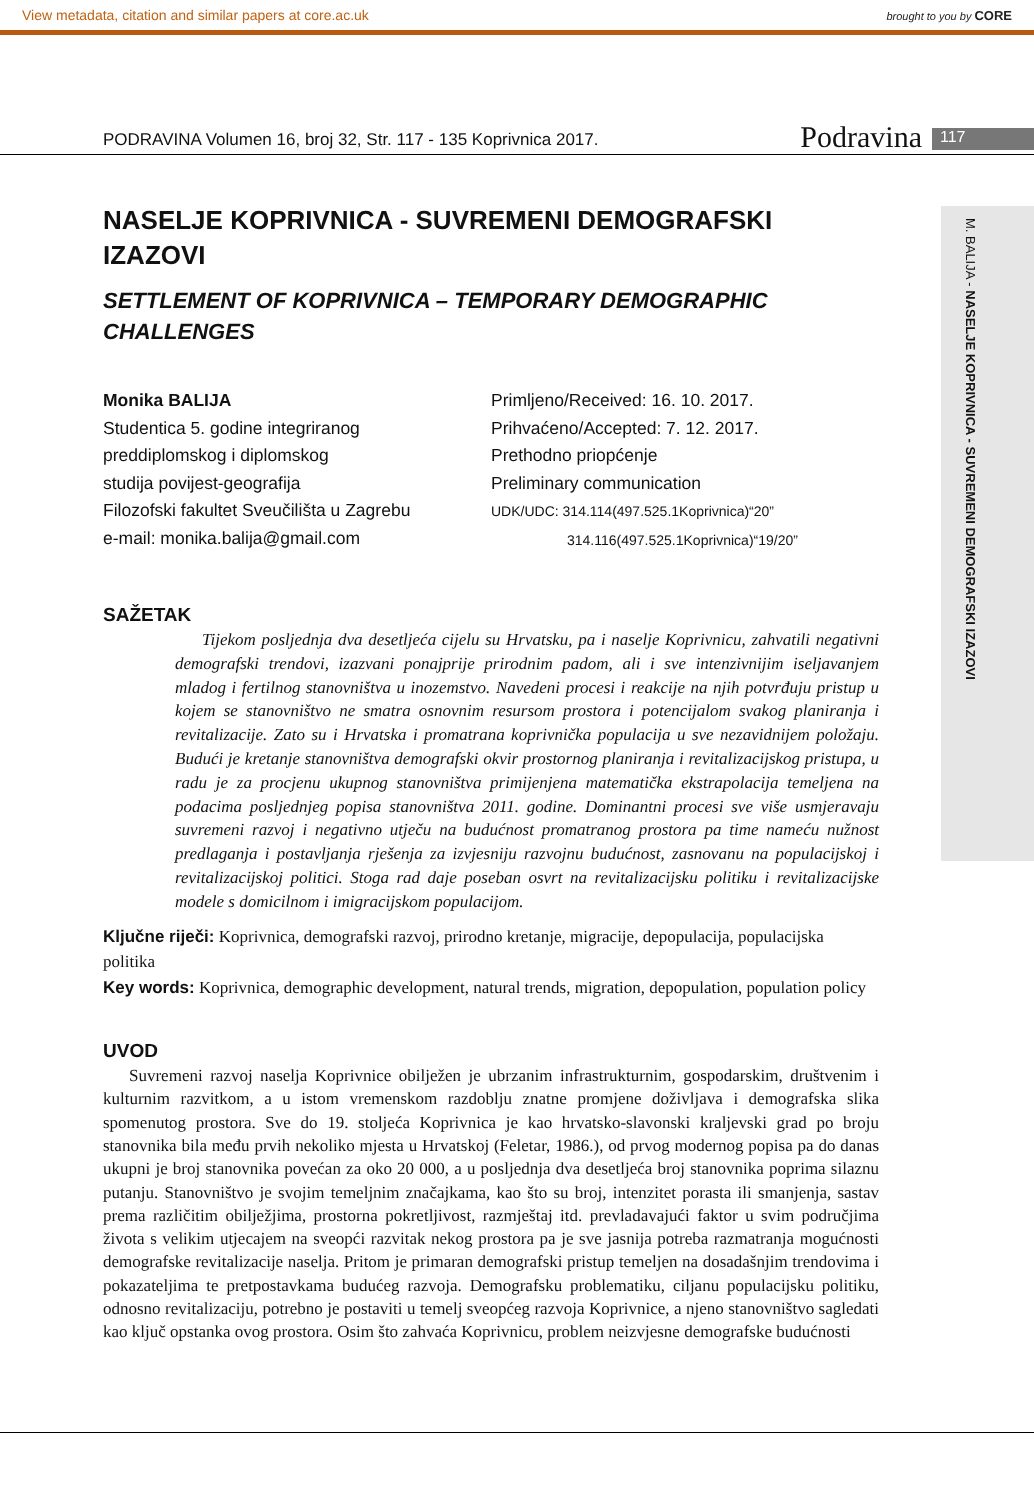View metadata, citation and similar papers at core.ac.uk brought to you by CORE
PODRAVINA Volumen 16, broj 32, Str. 117 - 135 Koprivnica 2017. Podravina 117
M. BALIJA - NASELJE KOPRIVNICA - SUVREMENI DEMOGRAFSKI IZAZOVI
NASELJE KOPRIVNICA - SUVREMENI DEMOGRAFSKI IZAZOVI
SETTLEMENT OF KOPRIVNICA – TEMPORARY DEMOGRAPHIC CHALLENGES
Monika BALIJA
Studentica 5. godine integriranog
preddiplomskog i diplomskog
studija povijest-geografija
Filozofski fakultet Sveučilišta u Zagrebu
e-mail: monika.balija@gmail.com
Primljeno/Received: 16. 10. 2017.
Prihvaćeno/Accepted: 7. 12. 2017.
Prethodno priopćenje
Preliminary communication
UDK/UDC: 314.114(497.525.1Koprivnica)“20”
314.116(497.525.1Koprivnica)“19/20”
SAŽETAK
Tijekom posljednja dva desetljeća cijelu su Hrvatsku, pa i naselje Koprivnicu, zahvatili negativni demografski trendovi, izazvani ponajprije prirodnim padom, ali i sve intenzivnijim iseljavanjem mladog i fertilnog stanovništva u inozemstvo. Navedeni procesi i reakcije na njih potvrđuju pristup u kojem se stanovništvo ne smatra osnovnim resursom prostora i potencijalom svakog planiranja i revitalizacije. Zato su i Hrvatska i promatrana koprivnička populacija u sve nezavidnijem položaju. Budući je kretanje stanovništva demografski okvir prostornog planiranja i revitalizacijskog pristupa, u radu je za procjenu ukupnog stanovništva primijenjena matematička ekstrapolacija temeljena na podacima posljednjeg popisa stanovništva 2011. godine. Dominantni procesi sve više usmjeravaju suvremeni razvoj i negativno utječu na budućnost promatranog prostora pa time nameću nužnost predlaganja i postavljanja rješenja za izvjesniju razvojnu budućnost, zasnovanu na populacijskoj i revitalizacijskoj politici. Stoga rad daje poseban osvrt na revitalizacijsku politiku i revitalizacijske modele s domicilnom i imigracijskom populacijom.
Ključne riječi: Koprivnica, demografski razvoj, prirodno kretanje, migracije, depopulacija, populacijska politika
Key words: Koprivnica, demographic development, natural trends, migration, depopulation, population policy
UVOD
Suvremeni razvoj naselja Koprivnice obilježen je ubrzanim infrastrukturnim, gospodarskim, društvenim i kulturnim razvitkom, a u istom vremenskom razdoblju znatne promjene doživljava i demografska slika spomenutog prostora. Sve do 19. stoljeća Koprivnica je kao hrvatsko-slavonski kraljevski grad po broju stanovnika bila među prvih nekoliko mjesta u Hrvatskoj (Feletar, 1986.), od prvog modernog popisa pa do danas ukupni je broj stanovnika povećan za oko 20 000, a u posljednja dva desetljeća broj stanovnika poprima silaznu putanju. Stanovništvo je svojim temeljnim značajkama, kao što su broj, intenzitet porasta ili smanjenja, sastav prema različitim obilježjima, prostorna pokretljivost, razmještaj itd. prevladavajući faktor u svim područjima života s velikim utjecajem na sveopći razvitak nekog prostora pa je sve jasnija potreba razmatranja mogućnosti demografske revitalizacije naselja. Pritom je primaran demografski pristup temeljen na dosadašnjim trendovima i pokazateljima te pretpostavkama budućeg razvoja. Demografsku problematiku, ciljanu populacijsku politiku, odnosno revitalizaciju, potrebno je postaviti u temelj sveopćeg razvoja Koprivnice, a njeno stanovništvo sagledati kao ključ opstanka ovog prostora. Osim što zahvaća Koprivnicu, problem neizvjesne demografske budućnosti